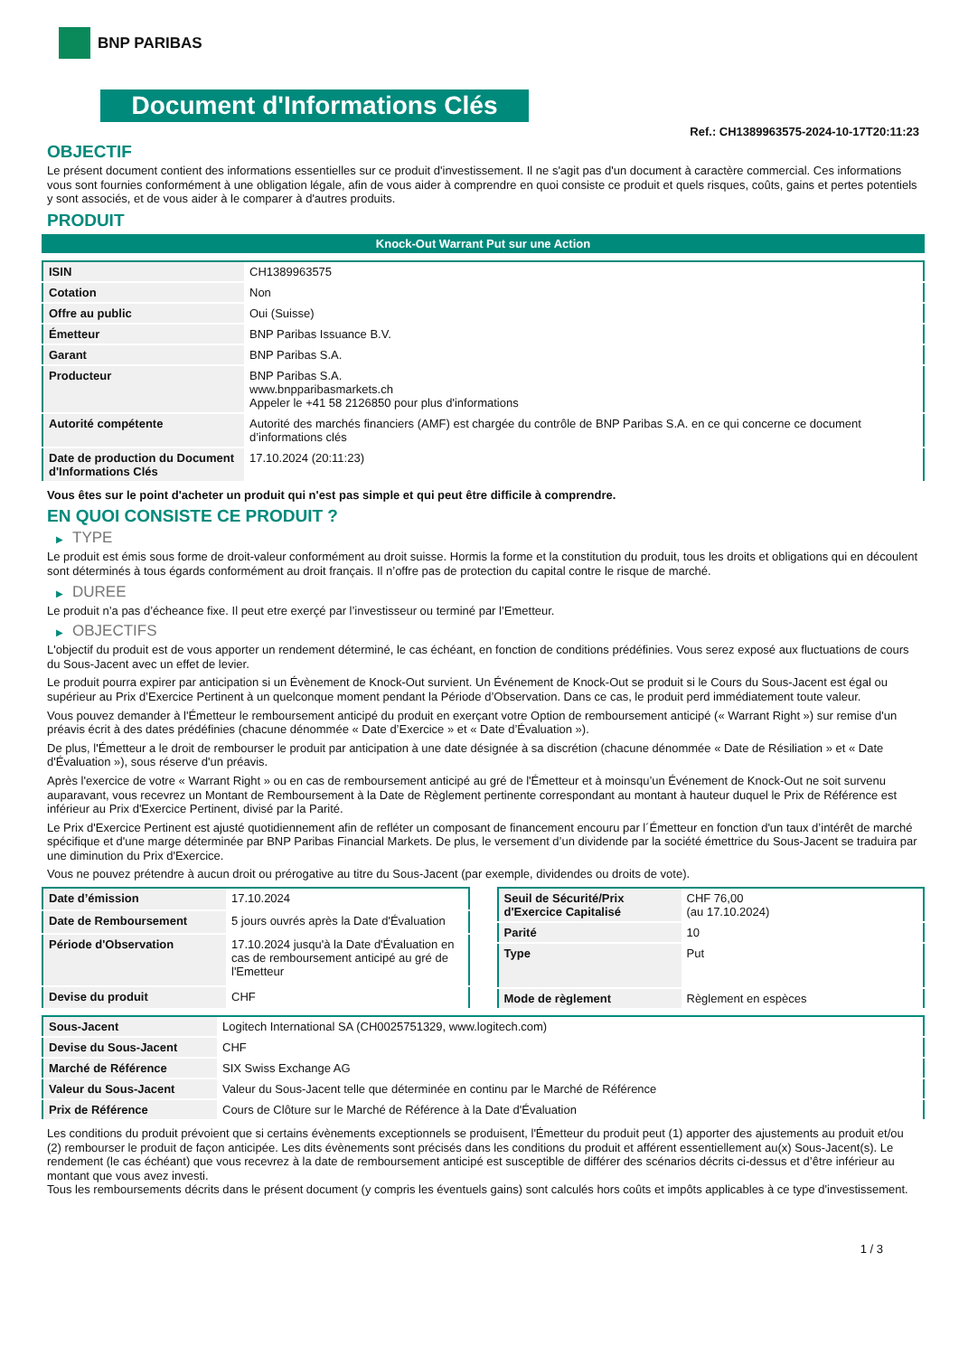BNP PARIBAS
Document d'Informations Clés
Ref.: CH1389963575-2024-10-17T20:11:23
OBJECTIF
Le présent document contient des informations essentielles sur ce produit d'investissement. Il ne s'agit pas d'un document à caractère commercial. Ces informations vous sont fournies conformément à une obligation légale, afin de vous aider à comprendre en quoi consiste ce produit et quels risques, coûts, gains et pertes potentiels y sont associés, et de vous aider à le comparer à d'autres produits.
PRODUIT
Knock-Out Warrant Put sur une Action
| ISIN | CH1389963575 |
| Cotation | Non |
| Offre au public | Oui (Suisse) |
| Émetteur | BNP Paribas Issuance B.V. |
| Garant | BNP Paribas S.A. |
| Producteur | BNP Paribas S.A. www.bnpparibasmarkets.ch Appeler le +41 58 2126850 pour plus d'informations |
| Autorité compétente | Autorité des marchés financiers (AMF) est chargée du contrôle de BNP Paribas S.A. en ce qui concerne ce document d’informations clés |
| Date de production du Document d'Informations Clés | 17.10.2024 (20:11:23) |
Vous êtes sur le point d'acheter un produit qui n'est pas simple et qui peut être difficile à comprendre.
EN QUOI CONSISTE CE PRODUIT ?
▶ TYPE
Le produit est émis sous forme de droit-valeur conformément au droit suisse. Hormis la forme et la constitution du produit, tous les droits et obligations qui en découlent sont déterminés à tous égards conformément au droit français. Il n’offre pas de protection du capital contre le risque de marché.
▶ DUREE
Le produit n’a pas d’écheance fixe. Il peut etre exerçé par l’investisseur ou terminé par l’Emetteur.
▶ OBJECTIFS
L'objectif du produit est de vous apporter un rendement déterminé, le cas échéant, en fonction de conditions prédéfinies. Vous serez exposé aux fluctuations de cours du Sous-Jacent avec un effet de levier.
Le produit pourra expirer par anticipation si un Évènement de Knock-Out survient. Un Événement de Knock-Out se produit si le Cours du Sous-Jacent est égal ou supérieur au Prix d’Exercice Pertinent à un quelconque moment pendant la Période d’Observation. Dans ce cas, le produit perd immédiatement toute valeur.
Vous pouvez demander à l'Émetteur le remboursement anticipé du produit en exerçant votre Option de remboursement anticipé (« Warrant Right ») sur remise d'un préavis écrit à des dates prédéfinies (chacune dénommée « Date d’Exercice » et « Date d’Évaluation »).
De plus, l'Émetteur a le droit de rembourser le produit par anticipation à une date désignée à sa discrétion (chacune dénommée « Date de Résiliation » et « Date d'Évaluation »), sous réserve d'un préavis.
Après l'exercice de votre « Warrant Right » ou en cas de remboursement anticipé au gré de l'Émetteur et à moinsqu’un Événement de Knock-Out ne soit survenu auparavant, vous recevrez un Montant de Remboursement à la Date de Règlement pertinente correspondant au montant à hauteur duquel le Prix de Référence est inférieur au Prix d'Exercice Pertinent, divisé par la Parité.
Le Prix d'Exercice Pertinent est ajusté quotidiennement afin de refléter un composant de financement encouru par l´Émetteur en fonction d'un taux d’intérêt de marché spécifique et d'une marge déterminée par BNP Paribas Financial Markets. De plus, le versement d’un dividende par la société émettrice du Sous-Jacent se traduira par une diminution du Prix d'Exercice.
Vous ne pouvez prétendre à aucun droit ou prérogative au titre du Sous-Jacent (par exemple, dividendes ou droits de vote).
| Date d’émission | 17.10.2024 |
| Date de Remboursement | 5 jours ouvrés après la Date d'Évaluation |
| Période d'Observation | 17.10.2024 jusqu'à la Date d'Évaluation en cas de remboursement anticipé au gré de l'Emetteur |
| Devise du produit | CHF |
| Seuil de Sécurité/Prix d'Exercice Capitalisé | CHF 76,00 (au 17.10.2024) |
| Parité | 10 |
| Type | Put |
| Mode de règlement | Règlement en espèces |
| Sous-Jacent | Logitech International SA (CH0025751329, www.logitech.com) |
| Devise du Sous-Jacent | CHF |
| Marché de Référence | SIX Swiss Exchange AG |
| Valeur du Sous-Jacent | Valeur du Sous-Jacent telle que déterminée en continu par le Marché de Référence |
| Prix de Référence | Cours de Clôture sur le Marché de Référence à la Date d'Évaluation |
Les conditions du produit prévoient que si certains évènements exceptionnels se produisent, l'Émetteur du produit peut (1) apporter des ajustements au produit et/ou (2) rembourser le produit de façon anticipée. Les dits évènements sont précisés dans les conditions du produit et afférent essentiellement au(x) Sous-Jacent(s). Le rendement (le cas échéant) que vous recevrez à la date de remboursement anticipé est susceptible de différer des scénarios décrits ci-dessus et d’être inférieur au montant que vous avez investi.
Tous les remboursements décrits dans le présent document (y compris les éventuels gains) sont calculés hors coûts et impôts applicables à ce type d'investissement.
1 / 3